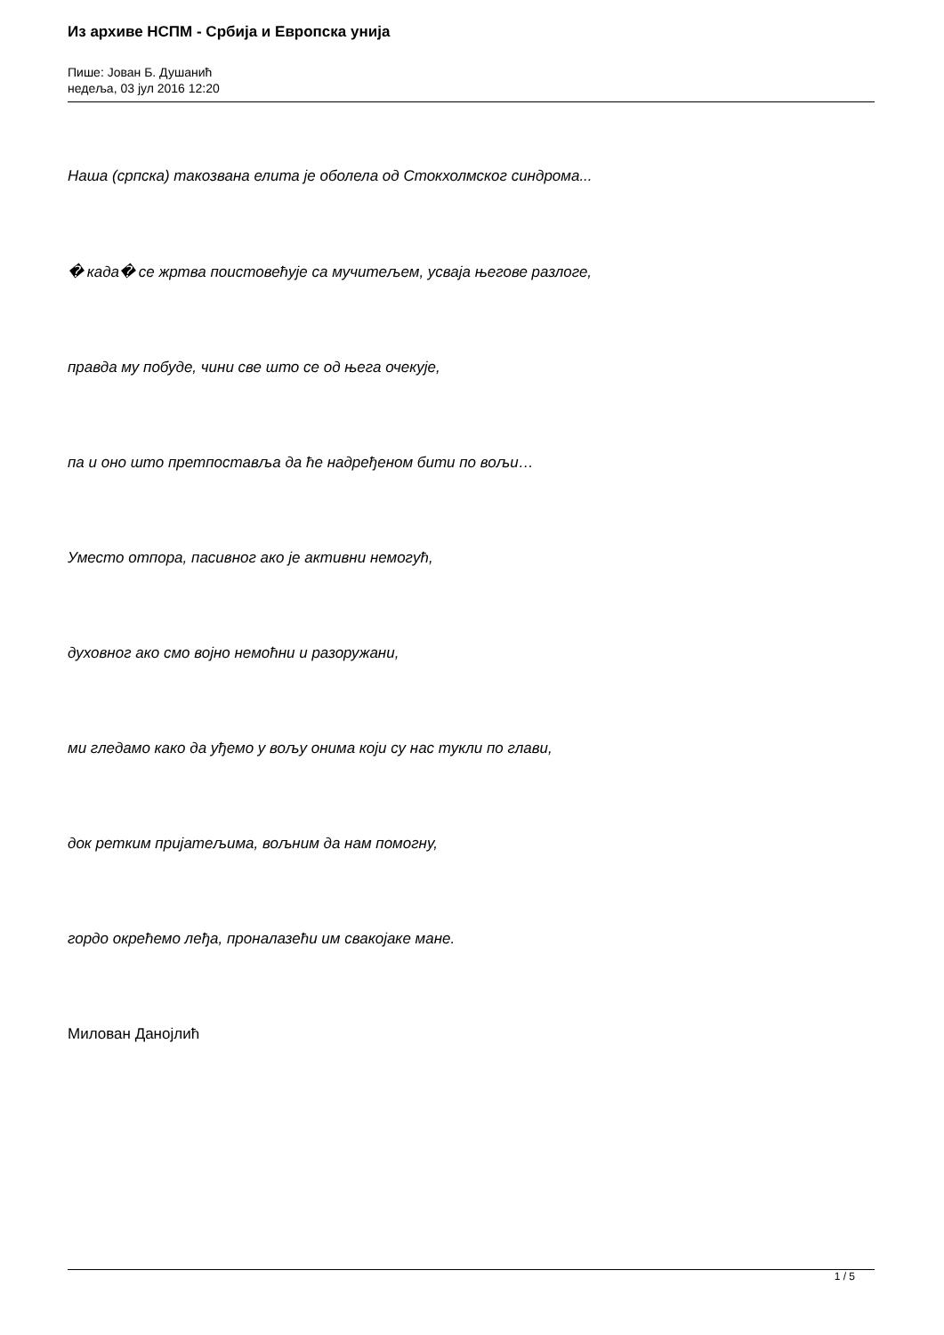Из архиве НСПМ - Србија и Европска унија
Пише: Јован Б. Душанић
недеља, 03 јул 2016 12:20
Наша (српска) такозвана елита је оболела од Стокхолмског синдрома...
� када� се жртва поистовећује са мучитељем, усваја његове разлоге,
правда му побуде, чини све што се од њега очекује,
па и оно што претпоставља да ће надређеном бити по вољи…
Уместо отпора, пасивног ако је активни немогућ,
духовног ако смо војно немоћни и разоружани,
ми гледамо како да уђемо у вољу онима који су нас тукли по глави,
док ретким пријатељима, вољним да нам помогну,
гордо окрећемо леђа, проналазећи им свакојаке мане.
Милован Данојлић
1 / 5